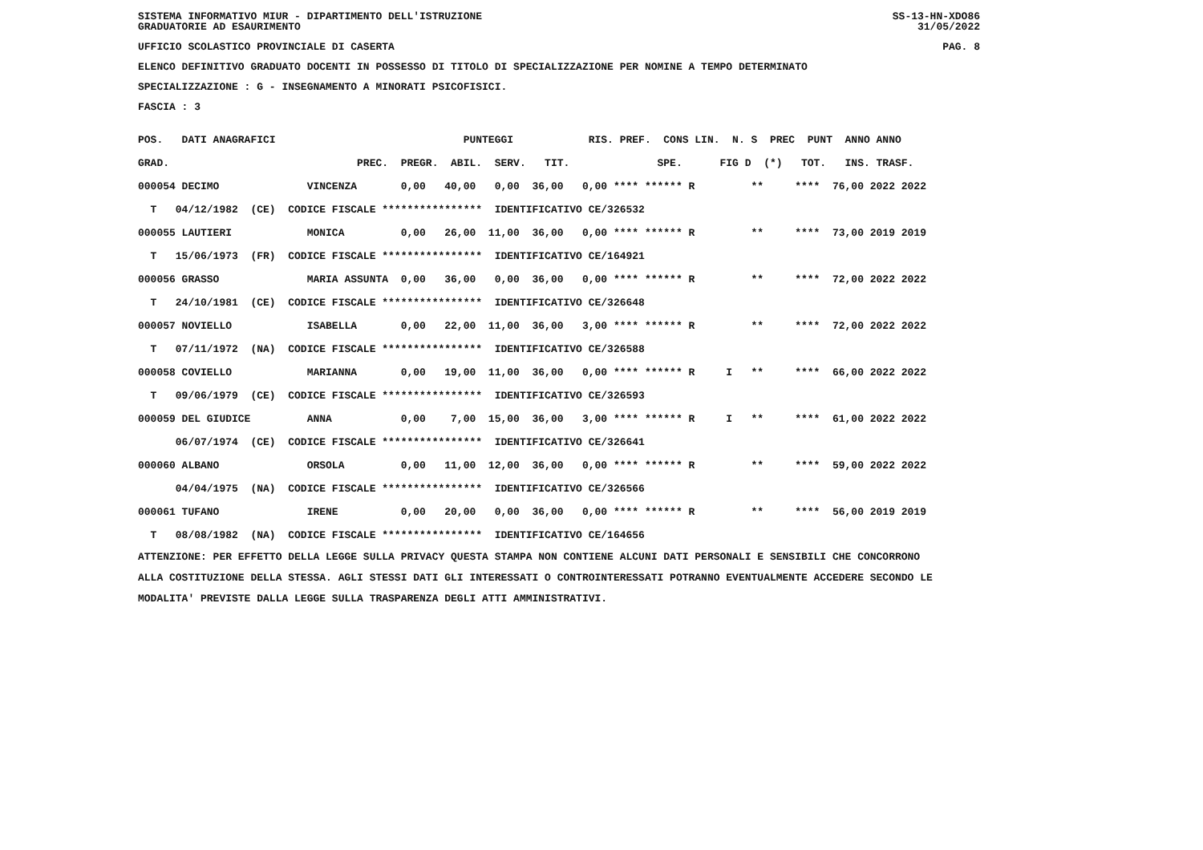SISTEMA INFORMATIVO MIUR - DIPARTIMENTO DELL'ISTRUZIONE
GRADUATORIE AD ESAURIMENTO SS-13-HN-XDO86
31/05/2022
UFFICIO SCOLASTICO PROVINCIALE DI CASERTA PAG. 8
ELENCO DEFINITIVO GRADUATO DOCENTI IN POSSESSO DI TITOLO DI SPECIALIZZAZIONE PER NOMINE A TEMPO DETERMINATO
SPECIALIZZAZIONE : G - INSEGNAMENTO A MINORATI PSICOFISICI.
FASCIA : 3
| POS. DATI ANAGRAFICI PUNTEGGI RIS. PREF. CONS LIN. N. S PREC PUNT ANNO ANNO |
| --- |
| GRAD. PREC. PREGR. ABIL. SERV. TIT. SPE. FIG D (*) TOT. INS. TRASF. |
| 000054 DECIMO VINCENZA 0,00 40,00 0,00 36,00 0,00 **** ****** R ** **** 76,00 2022 2022 |
| T 04/12/1982 (CE) CODICE FISCALE **************** IDENTIFICATIVO CE/326532 |
| 000055 LAUTIERI MONICA 0,00 26,00 11,00 36,00 0,00 **** ****** R ** **** 73,00 2019 2019 |
| T 15/06/1973 (FR) CODICE FISCALE **************** IDENTIFICATIVO CE/164921 |
| 000056 GRASSO MARIA ASSUNTA 0,00 36,00 0,00 36,00 0,00 **** ****** R ** **** 72,00 2022 2022 |
| T 24/10/1981 (CE) CODICE FISCALE **************** IDENTIFICATIVO CE/326648 |
| 000057 NOVIELLO ISABELLA 0,00 22,00 11,00 36,00 3,00 **** ****** R ** **** 72,00 2022 2022 |
| T 07/11/1972 (NA) CODICE FISCALE **************** IDENTIFICATIVO CE/326588 |
| 000058 COVIELLO MARIANNA 0,00 19,00 11,00 36,00 0,00 **** ****** R I ** **** 66,00 2022 2022 |
| T 09/06/1979 (CE) CODICE FISCALE **************** IDENTIFICATIVO CE/326593 |
| 000059 DEL GIUDICE ANNA 0,00 7,00 15,00 36,00 3,00 **** ****** R I ** **** 61,00 2022 2022 |
| 06/07/1974 (CE) CODICE FISCALE **************** IDENTIFICATIVO CE/326641 |
| 000060 ALBANO ORSOLA 0,00 11,00 12,00 36,00 0,00 **** ****** R ** **** 59,00 2022 2022 |
| 04/04/1975 (NA) CODICE FISCALE **************** IDENTIFICATIVO CE/326566 |
| 000061 TUFANO IRENE 0,00 20,00 0,00 36,00 0,00 **** ****** R ** **** 56,00 2019 2019 |
| T 08/08/1982 (NA) CODICE FISCALE **************** IDENTIFICATIVO CE/164656 |
ATTENZIONE: PER EFFETTO DELLA LEGGE SULLA PRIVACY QUESTA STAMPA NON CONTIENE ALCUNI DATI PERSONALI E SENSIBILI CHE CONCORRONO
ALLA COSTITUZIONE DELLA STESSA. AGLI STESSI DATI GLI INTERESSATI O CONTROINTERESSATI POTRANNO EVENTUALMENTE ACCEDERE SECONDO LE
MODALITA' PREVISTE DALLA LEGGE SULLA TRASPARENZA DEGLI ATTI AMMINISTRATIVI.